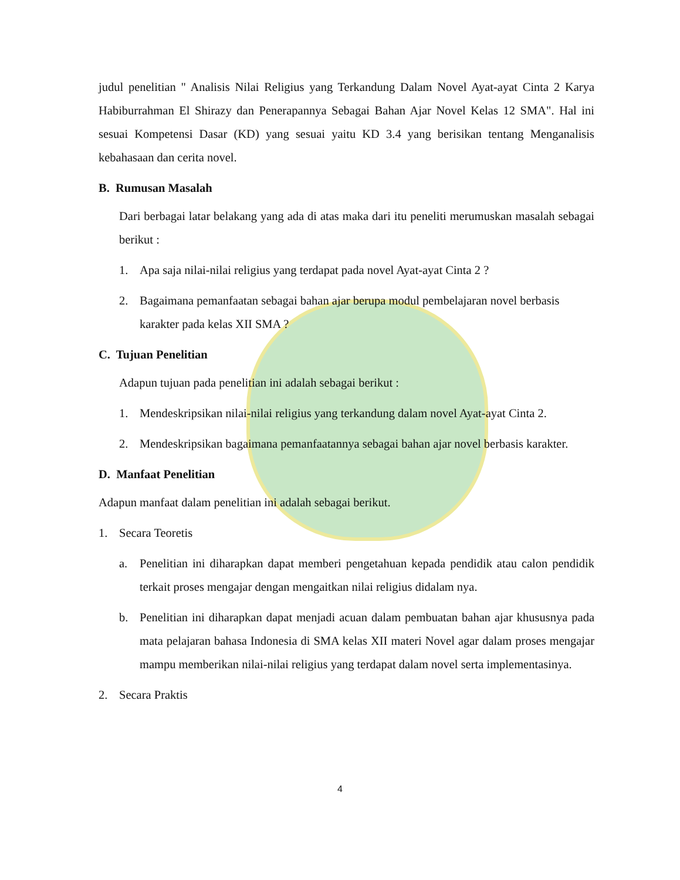judul penelitian " Analisis Nilai Religius yang Terkandung Dalam Novel Ayat-ayat Cinta 2 Karya Habiburrahman El Shirazy dan Penerapannya Sebagai Bahan Ajar Novel Kelas 12 SMA". Hal ini sesuai Kompetensi Dasar (KD) yang sesuai yaitu KD 3.4 yang berisikan tentang Menganalisis kebahasaan dan cerita novel.
B. Rumusan Masalah
Dari berbagai latar belakang yang ada di atas maka dari itu peneliti merumuskan masalah sebagai berikut :
1. Apa saja nilai-nilai religius yang terdapat pada novel Ayat-ayat Cinta 2 ?
2. Bagaimana pemanfaatan sebagai bahan ajar berupa modul pembelajaran novel berbasis karakter pada kelas XII SMA ?
C. Tujuan Penelitian
Adapun tujuan pada penelitian ini adalah sebagai berikut :
1. Mendeskripsikan nilai-nilai religius yang terkandung dalam novel Ayat-ayat Cinta 2.
2. Mendeskripsikan bagaimana pemanfaatannya sebagai bahan ajar novel berbasis karakter.
D. Manfaat Penelitian
Adapun manfaat dalam penelitian ini adalah sebagai berikut.
1. Secara Teoretis
a. Penelitian ini diharapkan dapat memberi pengetahuan kepada pendidik atau calon pendidik terkait proses mengajar dengan mengaitkan nilai religius didalam nya.
b. Penelitian ini diharapkan dapat menjadi acuan dalam pembuatan bahan ajar khususnya pada mata pelajaran bahasa Indonesia di SMA kelas XII materi Novel agar dalam proses mengajar mampu memberikan nilai-nilai religius yang terdapat dalam novel serta implementasinya.
2. Secara Praktis
4